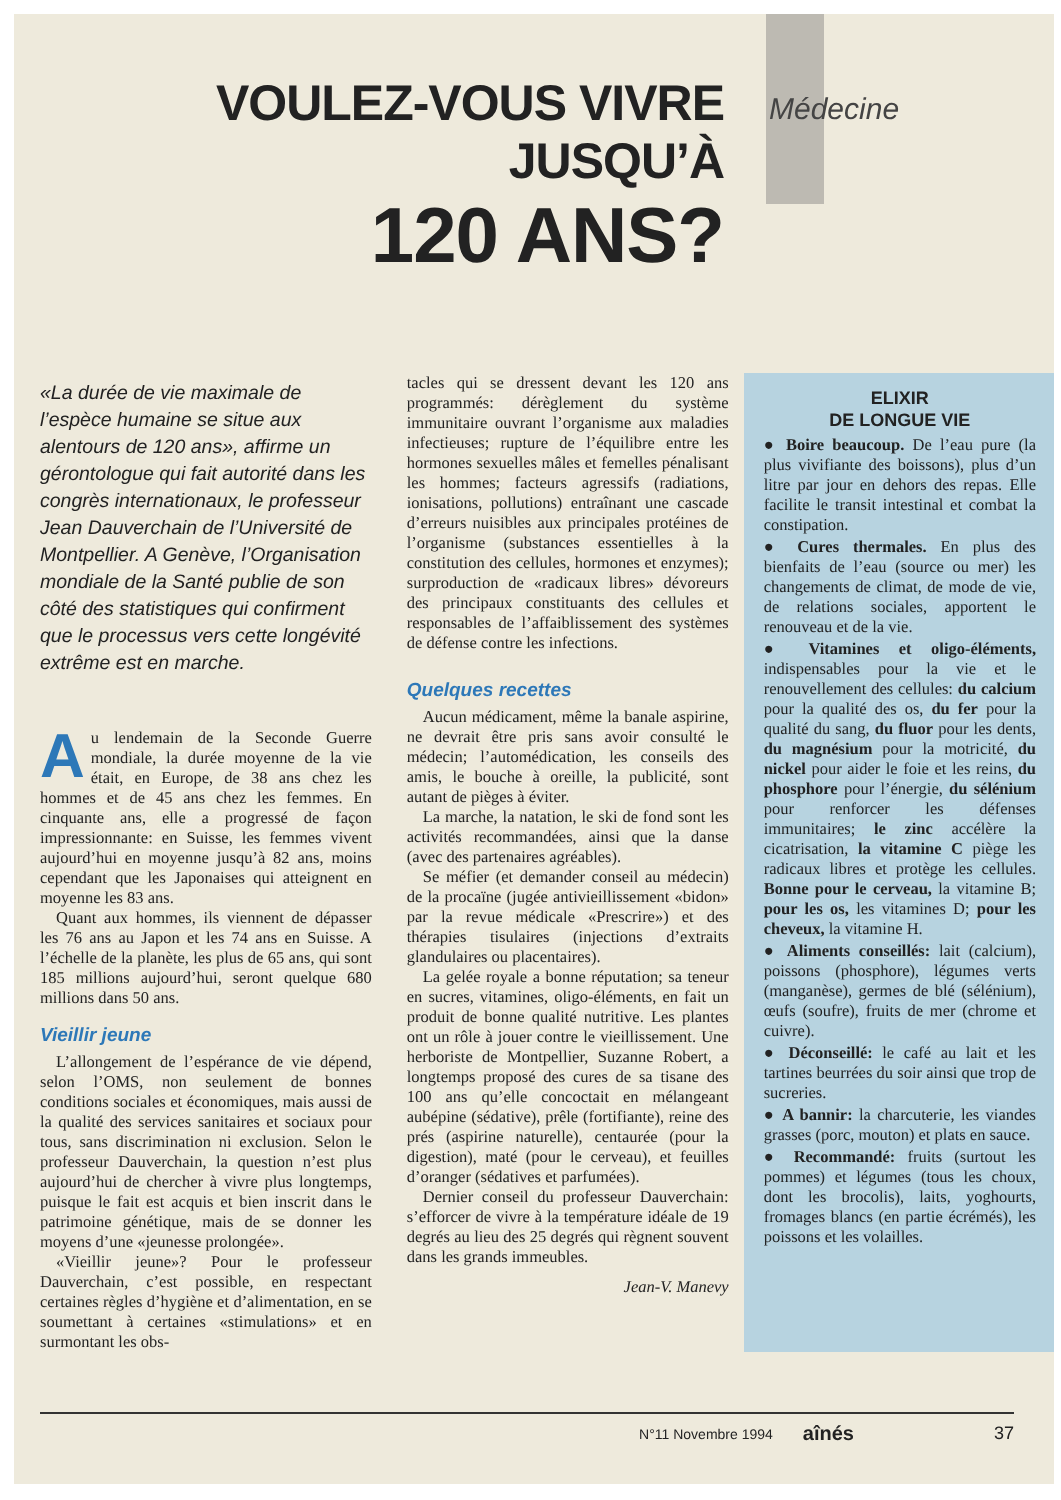VOULEZ-VOUS VIVRE JUSQU’À
120 ANS?
Médecine
«La durée de vie maximale de l’espèce humaine se situe aux alentours de 120 ans», affirme un gérontologue qui fait autorité dans les congrès internationaux, le professeur Jean Dauverchain de l’Université de Montpellier. A Genève, l’Organisation mondiale de la Santé publie de son côté des statistiques qui confirment que le processus vers cette longévité extrême est en marche.
Au lendemain de la Seconde Guerre mondiale, la durée moyenne de la vie était, en Europe, de 38 ans chez les hommes et de 45 ans chez les femmes. En cinquante ans, elle a progressé de façon impressionnante: en Suisse, les femmes vivent aujourd’hui en moyenne jusqu’à 82 ans, moins cependant que les Japonaises qui atteignent en moyenne les 83 ans.
Quant aux hommes, ils viennent de dépasser les 76 ans au Japon et les 74 ans en Suisse. A l’échelle de la planète, les plus de 65 ans, qui sont 185 millions aujourd’hui, seront quelque 680 millions dans 50 ans.
Vieillir jeune
L’allongement de l’espérance de vie dépend, selon l’OMS, non seulement de bonnes conditions sociales et économiques, mais aussi de la qualité des services sanitaires et sociaux pour tous, sans discrimination ni exclusion. Selon le professeur Dauverchain, la question n’est plus aujourd’hui de chercher à vivre plus longtemps, puisque le fait est acquis et bien inscrit dans le patrimoine génétique, mais de se donner les moyens d’une «jeunesse prolongée».
«Vieillir jeune»? Pour le professeur Dauverchain, c’est possible, en respectant certaines règles d’hygiène et d’alimentation, en se soumettant à certaines «stimulations» et en surmontant les obs-
tacles qui se dressent devant les 120 ans programmés: dérèglement du système immunitaire ouvrant l’organisme aux maladies infectieuses; rupture de l’équilibre entre les hormones sexuelles mâles et femelles pénalisant les hommes; facteurs agressifs (radiations, ionisations, pollutions) entraînant une cascade d’erreurs nuisibles aux principales protéines de l’organisme (substances essentielles à la constitution des cellules, hormones et enzymes); surproduction de «radicaux libres» dévoreurs des principaux constituants des cellules et responsables de l’affaiblissement des systèmes de défense contre les infections.
Quelques recettes
Aucun médicament, même la banale aspirine, ne devrait être pris sans avoir consulté le médecin; l’automédication, les conseils des amis, le bouche à oreille, la publicité, sont autant de pièges à éviter.
La marche, la natation, le ski de fond sont les activités recommandées, ainsi que la danse (avec des partenaires agréables).
Se méfier (et demander conseil au médecin) de la procaïne (jugée antivieillissement «bidon» par la revue médicale «Prescrire») et des thérapies tisulaires (injections d’extraits glandulaires ou placentaires).
La gelée royale a bonne réputation; sa teneur en sucres, vitamines, oligo-éléments, en fait un produit de bonne qualité nutritive. Les plantes ont un rôle à jouer contre le vieillissement. Une herboriste de Montpellier, Suzanne Robert, a longtemps proposé des cures de sa tisane des 100 ans qu’elle concoctait en mélangeant aubépine (sédative), prêle (fortifiante), reine des prés (aspirine naturelle), centaurée (pour la digestion), maté (pour le cerveau), et feuilles d’oranger (sédatives et parfumées).
Dernier conseil du professeur Dauverchain: s’efforcer de vivre à la température idéale de 19 degrés au lieu des 25 degrés qui règnent souvent dans les grands immeubles.
Jean-V. Manevy
ELIXIR
DE LONGUE VIE
● Boire beaucoup. De l’eau pure (la plus vivifiante des boissons), plus d’un litre par jour en dehors des repas. Elle facilite le transit intestinal et combat la constipation.
● Cures thermales. En plus des bienfaits de l’eau (source ou mer) les changements de climat, de mode de vie, de relations sociales, apportent le renouveau et de la vie.
● Vitamines et oligo-éléments, indispensables pour la vie et le renouvellement des cellules: du calcium pour la qualité des os, du fer pour la qualité du sang, du fluor pour les dents, du magnésium pour la motricité, du nickel pour aider le foie et les reins, du phosphore pour l’énergie, du sélénium pour renforcer les défenses immunitaires; le zinc accélère la cicatrisation, la vitamine C piège les radicaux libres et protège les cellules. Bonne pour le cerveau, la vitamine B; pour les os, les vitamines D; pour les cheveux, la vitamine H.
● Aliments conseillés: lait (calcium), poissons (phosphore), légumes verts (manganèse), germes de blé (sélénium), œufs (soufre), fruits de mer (chrome et cuivre).
● Déconseillé: le café au lait et les tartines beurrées du soir ainsi que trop de sucreries.
● A bannir: la charcuterie, les viandes grasses (porc, mouton) et plats en sauce.
● Recommandé: fruits (surtout les pommes) et légumes (tous les choux, dont les brocolis), laits, yoghourts, fromages blancs (en partie écrémés), les poissons et les volailles.
N°11 Novembre 1994 aînés 37